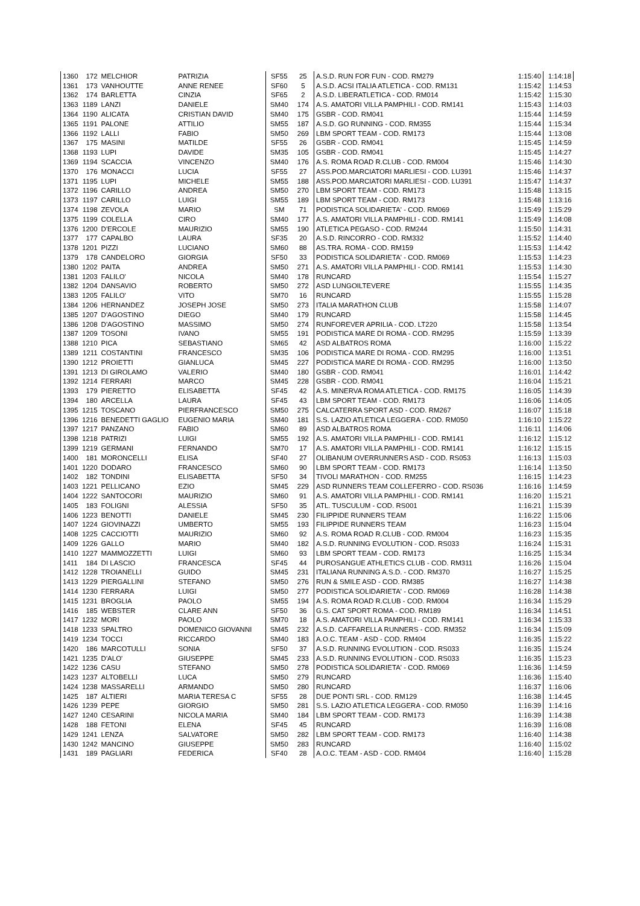| 1360 | 172 | MELCHIOR | PATRIZIA | SF55 | 25 | A.S.D. RUN FOR FUN - COD. RM279 | 1:15:40 | 1:14:18 |
| 1361 | 173 | VANHOUTTE | ANNE RENEE | SF60 | 5 | A.S.D. ACSI ITALIA ATLETICA - COD. RM131 | 1:15:42 | 1:14:53 |
| 1362 | 174 | BARLETTA | CINZIA | SF65 | 2 | A.S.D. LIBERATLETICA - COD. RM014 | 1:15:42 | 1:15:30 |
| 1363 | 1189 | LANZI | DANIELE | SM40 | 174 | A.S. AMATORI VILLA PAMPHILI - COD. RM141 | 1:15:43 | 1:14:03 |
| 1364 | 1190 | ALICATA | CRISTIAN DAVID | SM40 | 175 | GSBR - COD. RM041 | 1:15:44 | 1:14:59 |
| 1365 | 1191 | PALONE | ATTILIO | SM55 | 187 | A.S.D. GO RUNNING - COD. RM355 | 1:15:44 | 1:15:34 |
| 1366 | 1192 | LALLI | FABIO | SM50 | 269 | LBM SPORT TEAM - COD. RM173 | 1:15:44 | 1:13:08 |
| 1367 | 175 | MASINI | MATILDE | SF55 | 26 | GSBR - COD. RM041 | 1:15:45 | 1:14:59 |
| 1368 | 1193 | LUPI | DAVIDE | SM35 | 105 | GSBR - COD. RM041 | 1:15:45 | 1:14:27 |
| 1369 | 1194 | SCACCIA | VINCENZO | SM40 | 176 | A.S. ROMA ROAD R.CLUB - COD. RM004 | 1:15:46 | 1:14:30 |
| 1370 | 176 | MONACCI | LUCIA | SF55 | 27 | ASS.POD.MARCIATORI MARLIESI - COD. LU391 | 1:15:46 | 1:14:37 |
| 1371 | 1195 | LUPI | MICHELE | SM55 | 188 | ASS.POD.MARCIATORI MARLIESI - COD. LU391 | 1:15:47 | 1:14:37 |
| 1372 | 1196 | CARILLO | ANDREA | SM50 | 270 | LBM SPORT TEAM - COD. RM173 | 1:15:48 | 1:13:15 |
| 1373 | 1197 | CARILLO | LUIGI | SM55 | 189 | LBM SPORT TEAM - COD. RM173 | 1:15:48 | 1:13:16 |
| 1374 | 1198 | ZEVOLA | MARIO | SM | 71 | PODISTICA SOLIDARIETA' - COD. RM069 | 1:15:49 | 1:15:29 |
| 1375 | 1199 | COLELLA | CIRO | SM40 | 177 | A.S. AMATORI VILLA PAMPHILI - COD. RM141 | 1:15:49 | 1:14:08 |
| 1376 | 1200 | D'ERCOLE | MAURIZIO | SM55 | 190 | ATLETICA PEGASO - COD. RM244 | 1:15:50 | 1:14:31 |
| 1377 | 177 | CAPALBO | LAURA | SF35 | 20 | A.S.D. RINCORRO - COD. RM332 | 1:15:52 | 1:14:40 |
| 1378 | 1201 | PIZZI | LUCIANO | SM60 | 88 | AS.TRA. ROMA - COD. RM159 | 1:15:53 | 1:14:42 |
| 1379 | 178 | CANDELORO | GIORGIA | SF50 | 33 | PODISTICA SOLIDARIETA' - COD. RM069 | 1:15:53 | 1:14:23 |
| 1380 | 1202 | PAITA | ANDREA | SM50 | 271 | A.S. AMATORI VILLA PAMPHILI - COD. RM141 | 1:15:53 | 1:14:30 |
| 1381 | 1203 | FALILO' | NICOLA | SM40 | 178 | RUNCARD | 1:15:54 | 1:15:27 |
| 1382 | 1204 | DANSAVIO | ROBERTO | SM50 | 272 | ASD LUNGOILTEVERE | 1:15:55 | 1:14:35 |
| 1383 | 1205 | FALILO' | VITO | SM70 | 16 | RUNCARD | 1:15:55 | 1:15:28 |
| 1384 | 1206 | HERNANDEZ | JOSEPH JOSE | SM50 | 273 | ITALIA MARATHON CLUB | 1:15:58 | 1:14:07 |
| 1385 | 1207 | D'AGOSTINO | DIEGO | SM40 | 179 | RUNCARD | 1:15:58 | 1:14:45 |
| 1386 | 1208 | D'AGOSTINO | MASSIMO | SM50 | 274 | RUNFOREVER APRILIA - COD. LT220 | 1:15:58 | 1:13:54 |
| 1387 | 1209 | TOSONI | IVANO | SM55 | 191 | PODISTICA MARE DI ROMA - COD. RM295 | 1:15:59 | 1:13:39 |
| 1388 | 1210 | PICA | SEBASTIANO | SM65 | 42 | ASD ALBATROS ROMA | 1:16:00 | 1:15:22 |
| 1389 | 1211 | COSTANTINI | FRANCESCO | SM35 | 106 | PODISTICA MARE DI ROMA - COD. RM295 | 1:16:00 | 1:13:51 |
| 1390 | 1212 | PROIETTI | GIANLUCA | SM45 | 227 | PODISTICA MARE DI ROMA - COD. RM295 | 1:16:00 | 1:13:50 |
| 1391 | 1213 | DI GIROLAMO | VALERIO | SM40 | 180 | GSBR - COD. RM041 | 1:16:01 | 1:14:42 |
| 1392 | 1214 | FERRARI | MARCO | SM45 | 228 | GSBR - COD. RM041 | 1:16:04 | 1:15:21 |
| 1393 | 179 | PIERETTO | ELISABETTA | SF45 | 42 | A.S. MINERVA ROMA ATLETICA - COD. RM175 | 1:16:05 | 1:14:39 |
| 1394 | 180 | ARCELLA | LAURA | SF45 | 43 | LBM SPORT TEAM - COD. RM173 | 1:16:06 | 1:14:05 |
| 1395 | 1215 | TOSCANO | PIERFRANCESCO | SM50 | 275 | CALCATERRA SPORT ASD - COD. RM267 | 1:16:07 | 1:15:18 |
| 1396 | 1216 | BENEDETTI GAGLIO | EUGENIO MARIA | SM40 | 181 | S.S. LAZIO ATLETICA LEGGERA - COD. RM050 | 1:16:10 | 1:15:22 |
| 1397 | 1217 | PANZANO | FABIO | SM60 | 89 | ASD ALBATROS ROMA | 1:16:11 | 1:14:06 |
| 1398 | 1218 | PATRIZI | LUIGI | SM55 | 192 | A.S. AMATORI VILLA PAMPHILI - COD. RM141 | 1:16:12 | 1:15:12 |
| 1399 | 1219 | GERMANI | FERNANDO | SM70 | 17 | A.S. AMATORI VILLA PAMPHILI - COD. RM141 | 1:16:12 | 1:15:15 |
| 1400 | 181 | MORONCELLI | ELISA | SF40 | 27 | OLIBANUM OVERRUNNERS ASD - COD. RS053 | 1:16:13 | 1:15:03 |
| 1401 | 1220 | DODARO | FRANCESCO | SM60 | 90 | LBM SPORT TEAM - COD. RM173 | 1:16:14 | 1:13:50 |
| 1402 | 182 | TONDINI | ELISABETTA | SF50 | 34 | TIVOLI MARATHON - COD. RM255 | 1:16:15 | 1:14:23 |
| 1403 | 1221 | PELLICANO | EZIO | SM45 | 229 | ASD RUNNERS TEAM COLLEFERRO - COD. RS036 | 1:16:16 | 1:14:59 |
| 1404 | 1222 | SANTOCORI | MAURIZIO | SM60 | 91 | A.S. AMATORI VILLA PAMPHILI - COD. RM141 | 1:16:20 | 1:15:21 |
| 1405 | 183 | FOLIGNI | ALESSIA | SF50 | 35 | ATL. TUSCULUM - COD. RS001 | 1:16:21 | 1:15:39 |
| 1406 | 1223 | BENOTTI | DANIELE | SM45 | 230 | FILIPPIDE RUNNERS TEAM | 1:16:22 | 1:15:06 |
| 1407 | 1224 | GIOVINAZZI | UMBERTO | SM55 | 193 | FILIPPIDE RUNNERS TEAM | 1:16:23 | 1:15:04 |
| 1408 | 1225 | CACCIOTTI | MAURIZIO | SM60 | 92 | A.S. ROMA ROAD R.CLUB - COD. RM004 | 1:16:23 | 1:15:35 |
| 1409 | 1226 | GALLO | MARIO | SM40 | 182 | A.S.D. RUNNING EVOLUTION - COD. RS033 | 1:16:24 | 1:15:31 |
| 1410 | 1227 | MAMMOZZETTI | LUIGI | SM60 | 93 | LBM SPORT TEAM - COD. RM173 | 1:16:25 | 1:15:34 |
| 1411 | 184 | DI LASCIO | FRANCESCA | SF45 | 44 | PUROSANGUE ATHLETICS CLUB - COD. RM311 | 1:16:26 | 1:15:04 |
| 1412 | 1228 | TROIANELLI | GUIDO | SM45 | 231 | ITALIANA RUNNING A.S.D. - COD. RM370 | 1:16:27 | 1:15:25 |
| 1413 | 1229 | PIERGALLINI | STEFANO | SM50 | 276 | RUN & SMILE ASD - COD. RM385 | 1:16:27 | 1:14:38 |
| 1414 | 1230 | FERRARA | LUIGI | SM50 | 277 | PODISTICA SOLIDARIETA' - COD. RM069 | 1:16:28 | 1:14:38 |
| 1415 | 1231 | BROGLIA | PAOLO | SM55 | 194 | A.S. ROMA ROAD R.CLUB - COD. RM004 | 1:16:34 | 1:15:29 |
| 1416 | 185 | WEBSTER | CLARE ANN | SF50 | 36 | G.S. CAT SPORT ROMA - COD. RM189 | 1:16:34 | 1:14:51 |
| 1417 | 1232 | MORI | PAOLO | SM70 | 18 | A.S. AMATORI VILLA PAMPHILI - COD. RM141 | 1:16:34 | 1:15:33 |
| 1418 | 1233 | SPALTRO | DOMENICO GIOVANNI | SM45 | 232 | A.S.D. CAFFARELLA RUNNERS - COD. RM352 | 1:16:34 | 1:15:09 |
| 1419 | 1234 | TOCCI | RICCARDO | SM40 | 183 | A.O.C. TEAM - ASD - COD. RM404 | 1:16:35 | 1:15:22 |
| 1420 | 186 | MARCOTULLI | SONIA | SF50 | 37 | A.S.D. RUNNING EVOLUTION - COD. RS033 | 1:16:35 | 1:15:24 |
| 1421 | 1235 | D'ALO' | GIUSEPPE | SM45 | 233 | A.S.D. RUNNING EVOLUTION - COD. RS033 | 1:16:35 | 1:15:23 |
| 1422 | 1236 | CASU | STEFANO | SM50 | 278 | PODISTICA SOLIDARIETA' - COD. RM069 | 1:16:36 | 1:14:59 |
| 1423 | 1237 | ALTOBELLI | LUCA | SM50 | 279 | RUNCARD | 1:16:36 | 1:15:40 |
| 1424 | 1238 | MASSARELLI | ARMANDO | SM50 | 280 | RUNCARD | 1:16:37 | 1:16:06 |
| 1425 | 187 | ALTIERI | MARIA TERESA C | SF55 | 28 | DUE PONTI SRL - COD. RM129 | 1:16:38 | 1:14:45 |
| 1426 | 1239 | PEPE | GIORGIO | SM50 | 281 | S.S. LAZIO ATLETICA LEGGERA - COD. RM050 | 1:16:39 | 1:14:16 |
| 1427 | 1240 | CESARINI | NICOLA MARIA | SM40 | 184 | LBM SPORT TEAM - COD. RM173 | 1:16:39 | 1:14:38 |
| 1428 | 188 | FETONI | ELENA | SF45 | 45 | RUNCARD | 1:16:39 | 1:16:08 |
| 1429 | 1241 | LENZA | SALVATORE | SM50 | 282 | LBM SPORT TEAM - COD. RM173 | 1:16:40 | 1:14:38 |
| 1430 | 1242 | MANCINO | GIUSEPPE | SM50 | 283 | RUNCARD | 1:16:40 | 1:15:02 |
| 1431 | 189 | PAGLIARI | FEDERICA | SF40 | 28 | A.O.C. TEAM - ASD - COD. RM404 | 1:16:40 | 1:15:28 |